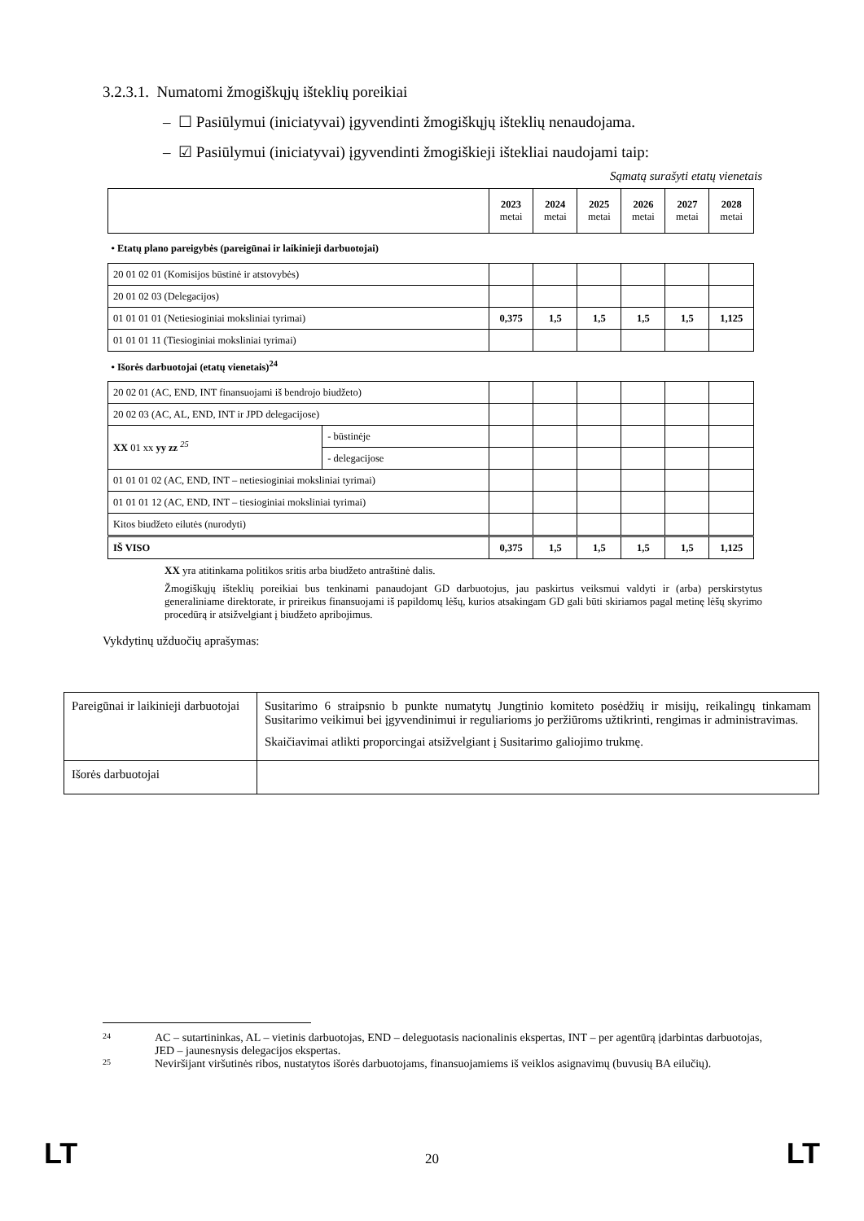3.2.3.1. Numatomi žmogiškųjų išteklių poreikiai
– ☐ Pasiūlymui (iniciatyvai) įgyvendinti žmogiškųjų išteklių nenaudojama.
– ☑ Pasiūlymui (iniciatyvai) įgyvendinti žmogiškieji ištekliai naudojami taip:
Sąmatą surašyti etatų vienetais
| | | 2023 metai | 2024 metai | 2025 metai | 2026 metai | 2027 metai | 2028 metai |
| --- | --- | --- | --- | --- | --- | --- | --- |
| • Etatų plano pareigybės (pareigūnai ir laikinieji darbuotojai) | | | | | | | |
| 20 01 02 01 (Komisijos būstinė ir atstovybės) | | | | | | | |
| 20 01 02 03 (Delegacijos) | | | | | | | |
| 01 01 01 01 (Netiesioginiai moksliniai tyrimai) | | 0,375 | 1,5 | 1,5 | 1,5 | 1,5 | 1,125 |
| 01 01 01 11 (Tiesioginiai moksliniai tyrimai) | | | | | | | |
| • Išorės darbuotojai (etatų vienetais)<sup>24</sup> | | | | | | | |
| 20 02 01 (AC, END, INT finansuojami iš bendrojo biudžeto) | | | | | | | |
| 20 02 03 (AC, AL, END, INT ir JPD delegacijose) | | | | | | | |
| XX 01 xx yy zz <sup>25</sup> | - būstinėje | | | | | | |
| | - delegacijose | | | | | | |
| 01 01 01 02 (AC, END, INT – netiesioginiai moksliniai tyrimai) | | | | | | | |
| 01 01 01 12 (AC, END, INT – tiesioginiai moksliniai tyrimai) | | | | | | | |
| Kitos biudžeto eilutės (nurodyti) | | | | | | | |
| IŠ VISO | | 0,375 | 1,5 | 1,5 | 1,5 | 1,5 | 1,125 |
XX yra atitinkama politikos sritis arba biudžeto antraštinė dalis.
Žmogiškųjų išteklių poreikiai bus tenkinami panaudojant GD darbuotojus, jau paskirtus veiksmui valdyti ir (arba) perskirstytus generaliniame direktorate, ir prireikus finansuojami iš papildomų lėšų, kurios atsakingam GD gali būti skiriamos pagal metinę lėšų skyrimo procedūrą ir atsižvelgiant į biudžeto apribojimus.
Vykdytinų užduočių aprašymas:
| Pareigūnai ir laikinieji darbuotojai | Susitarimo 6 straipsnio b punkte numatytų Jungtinio komiteto posėdžių ir misijų, reikalingų tinkamam Susitarimo veikimui bei įgyvendinimui ir reguliarioms jo peržiūroms užtikrinti, rengimas ir administravimas. Skaičiavimai atlikti proporcingai atsižvelgiant į Susitarimo galiojimo trukmę. |
| Išorės darbuotojai | |
24 AC – sutartininkas, AL – vietinis darbuotojas, END – deleguotasis nacionalinis ekspertas, INT – per agentūrą įdarbintas darbuotojas, JED – jaunesnysis delegacijos ekspertas.
25 Neviršijant viršutinės ribos, nustatytos išorės darbuotojams, finansuojamiems iš veiklos asignavimų (buvusių BA eilučių).
LT 20 LT